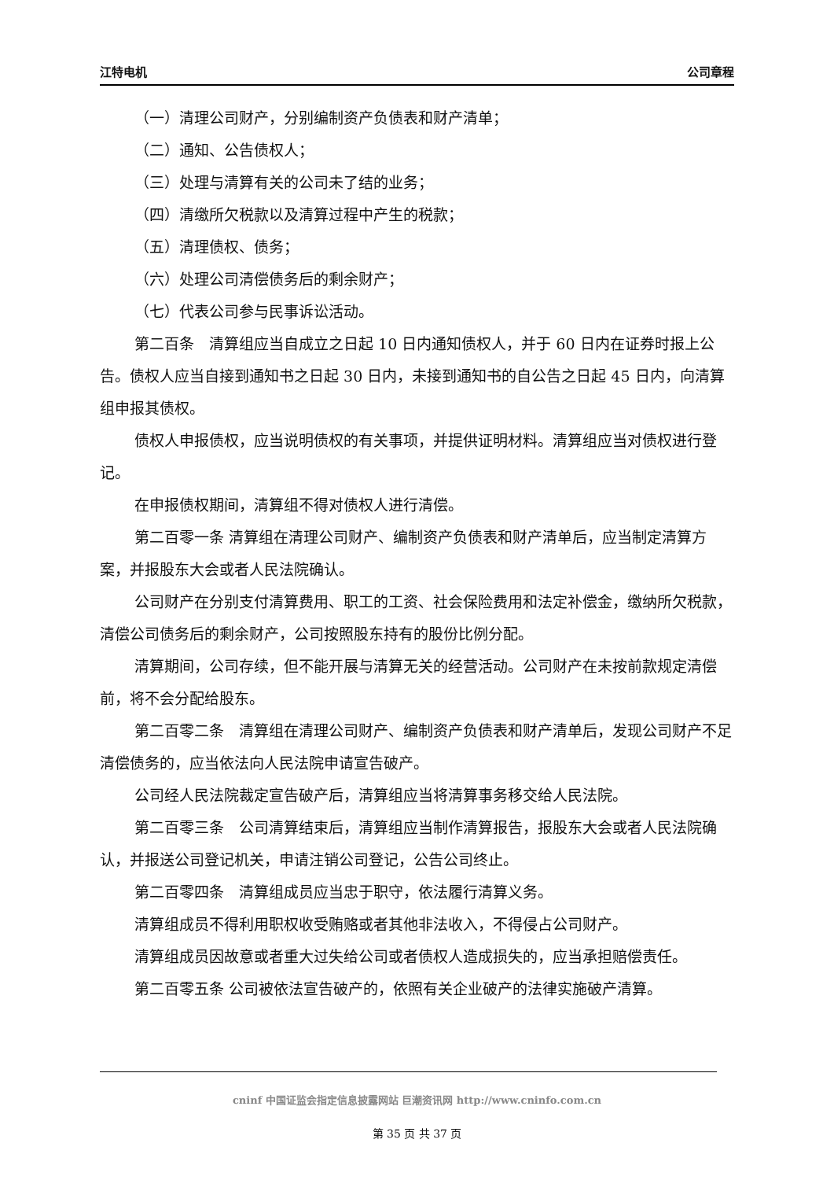江特电机 公司章程
（一）清理公司财产，分别编制资产负债表和财产清单；
（二）通知、公告债权人；
（三）处理与清算有关的公司未了结的业务；
（四）清缴所欠税款以及清算过程中产生的税款；
（五）清理债权、债务；
（六）处理公司清偿债务后的剩余财产；
（七）代表公司参与民事诉讼活动。
第二百条　清算组应当自成立之日起 10 日内通知债权人，并于 60 日内在证券时报上公告。债权人应当自接到通知书之日起 30 日内，未接到通知书的自公告之日起 45 日内，向清算组申报其债权。
债权人申报债权，应当说明债权的有关事项，并提供证明材料。清算组应当对债权进行登记。
在申报债权期间，清算组不得对债权人进行清偿。
第二百零一条 清算组在清理公司财产、编制资产负债表和财产清单后，应当制定清算方案，并报股东大会或者人民法院确认。
公司财产在分别支付清算费用、职工的工资、社会保险费用和法定补偿金，缴纳所欠税款，清偿公司债务后的剩余财产，公司按照股东持有的股份比例分配。
清算期间，公司存续，但不能开展与清算无关的经营活动。公司财产在未按前款规定清偿前，将不会分配给股东。
第二百零二条　清算组在清理公司财产、编制资产负债表和财产清单后，发现公司财产不足清偿债务的，应当依法向人民法院申请宣告破产。
公司经人民法院裁定宣告破产后，清算组应当将清算事务移交给人民法院。
第二百零三条　公司清算结束后，清算组应当制作清算报告，报股东大会或者人民法院确认，并报送公司登记机关，申请注销公司登记，公告公司终止。
第二百零四条　清算组成员应当忠于职守，依法履行清算义务。
清算组成员不得利用职权收受贿赂或者其他非法收入，不得侵占公司财产。
清算组成员因故意或者重大过失给公司或者债权人造成损失的，应当承担赔偿责任。
第二百零五条 公司被依法宣告破产的，依照有关企业破产的法律实施破产清算。
cninf 中国证监会指定信息披露网站 巨潮资讯网 http://www.cninfo.com.cn
第 35 页 共 37 页